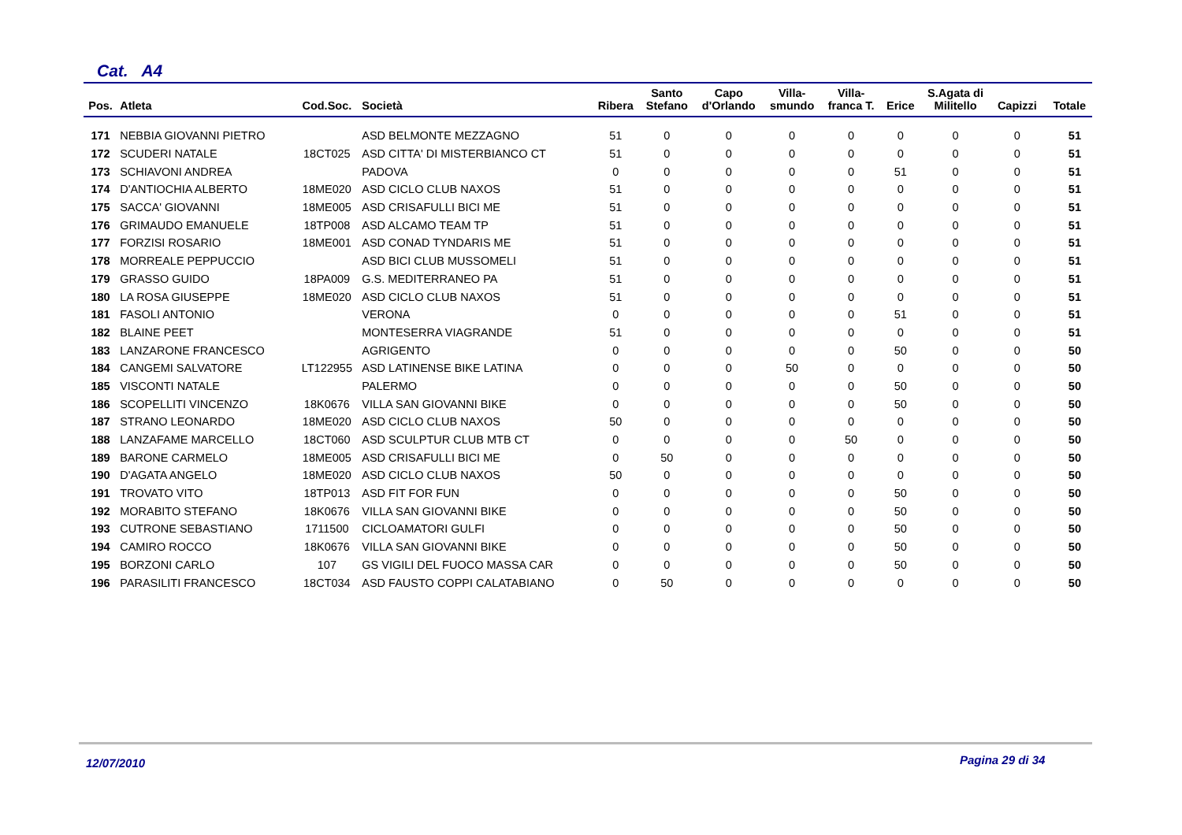Cat. A4
| Pos. | Atleta | Cod.Soc. | Società | Ribera | Santo Stefano | Capo d'Orlando | Villa- smundo | Villa- franca T. | Erice | S.Agata di Militello | Capizzi | Totale |
| --- | --- | --- | --- | --- | --- | --- | --- | --- | --- | --- | --- | --- |
| 171 | NEBBIA GIOVANNI PIETRO | | ASD BELMONTE MEZZAGNO | 51 | 0 | 0 | 0 | 0 | 0 | 0 | 0 | 51 |
| 172 | SCUDERI NATALE | 18CT025 | ASD CITTA' DI MISTERBIANCO CT | 51 | 0 | 0 | 0 | 0 | 0 | 0 | 0 | 51 |
| 173 | SCHIAVONI ANDREA | | PADOVA | 0 | 0 | 0 | 0 | 0 | 51 | 0 | 0 | 51 |
| 174 | D'ANTIOCHIA ALBERTO | 18ME020 | ASD CICLO CLUB NAXOS | 51 | 0 | 0 | 0 | 0 | 0 | 0 | 0 | 51 |
| 175 | SACCA' GIOVANNI | 18ME005 | ASD CRISAFULLI BICI ME | 51 | 0 | 0 | 0 | 0 | 0 | 0 | 0 | 51 |
| 176 | GRIMAUDO EMANUELE | 18TP008 | ASD ALCAMO TEAM TP | 51 | 0 | 0 | 0 | 0 | 0 | 0 | 0 | 51 |
| 177 | FORZISI ROSARIO | 18ME001 | ASD CONAD TYNDARIS ME | 51 | 0 | 0 | 0 | 0 | 0 | 0 | 0 | 51 |
| 178 | MORREALE PEPPUCCIO | | ASD BICI CLUB MUSSOMELI | 51 | 0 | 0 | 0 | 0 | 0 | 0 | 0 | 51 |
| 179 | GRASSO GUIDO | 18PA009 | G.S. MEDITERRANEO PA | 51 | 0 | 0 | 0 | 0 | 0 | 0 | 0 | 51 |
| 180 | LA ROSA GIUSEPPE | 18ME020 | ASD CICLO CLUB NAXOS | 51 | 0 | 0 | 0 | 0 | 0 | 0 | 0 | 51 |
| 181 | FASOLI ANTONIO | | VERONA | 0 | 0 | 0 | 0 | 0 | 51 | 0 | 0 | 51 |
| 182 | BLAINE PEET | | MONTESERRA VIAGRANDE | 51 | 0 | 0 | 0 | 0 | 0 | 0 | 0 | 51 |
| 183 | LANZARONE FRANCESCO | | AGRIGENTO | 0 | 0 | 0 | 0 | 0 | 50 | 0 | 0 | 50 |
| 184 | CANGEMI SALVATORE | LT122955 | ASD LATINENSE BIKE LATINA | 0 | 0 | 0 | 50 | 0 | 0 | 0 | 0 | 50 |
| 185 | VISCONTI NATALE | | PALERMO | 0 | 0 | 0 | 0 | 0 | 50 | 0 | 0 | 50 |
| 186 | SCOPELLITI VINCENZO | 18K0676 | VILLA SAN GIOVANNI BIKE | 0 | 0 | 0 | 0 | 0 | 50 | 0 | 0 | 50 |
| 187 | STRANO LEONARDO | 18ME020 | ASD CICLO CLUB NAXOS | 50 | 0 | 0 | 0 | 0 | 0 | 0 | 0 | 50 |
| 188 | LANZAFAME MARCELLO | 18CT060 | ASD SCULPTUR CLUB MTB CT | 0 | 0 | 0 | 0 | 50 | 0 | 0 | 0 | 50 |
| 189 | BARONE CARMELO | 18ME005 | ASD CRISAFULLI BICI ME | 0 | 50 | 0 | 0 | 0 | 0 | 0 | 0 | 50 |
| 190 | D'AGATA ANGELO | 18ME020 | ASD CICLO CLUB NAXOS | 50 | 0 | 0 | 0 | 0 | 0 | 0 | 0 | 50 |
| 191 | TROVATO VITO | 18TP013 | ASD FIT FOR FUN | 0 | 0 | 0 | 0 | 0 | 50 | 0 | 0 | 50 |
| 192 | MORABITO STEFANO | 18K0676 | VILLA SAN GIOVANNI BIKE | 0 | 0 | 0 | 0 | 0 | 50 | 0 | 0 | 50 |
| 193 | CUTRONE SEBASTIANO | 1711500 | CICLOAMATORI GULFI | 0 | 0 | 0 | 0 | 0 | 50 | 0 | 0 | 50 |
| 194 | CAMIRO ROCCO | 18K0676 | VILLA SAN GIOVANNI BIKE | 0 | 0 | 0 | 0 | 0 | 50 | 0 | 0 | 50 |
| 195 | BORZONI CARLO | 107 | GS VIGILI DEL FUOCO MASSA CAR | 0 | 0 | 0 | 0 | 0 | 50 | 0 | 0 | 50 |
| 196 | PARASILITI FRANCESCO | 18CT034 | ASD FAUSTO COPPI CALATABIANO | 0 | 50 | 0 | 0 | 0 | 0 | 0 | 0 | 50 |
12/07/2010 Pagina 29 di 34